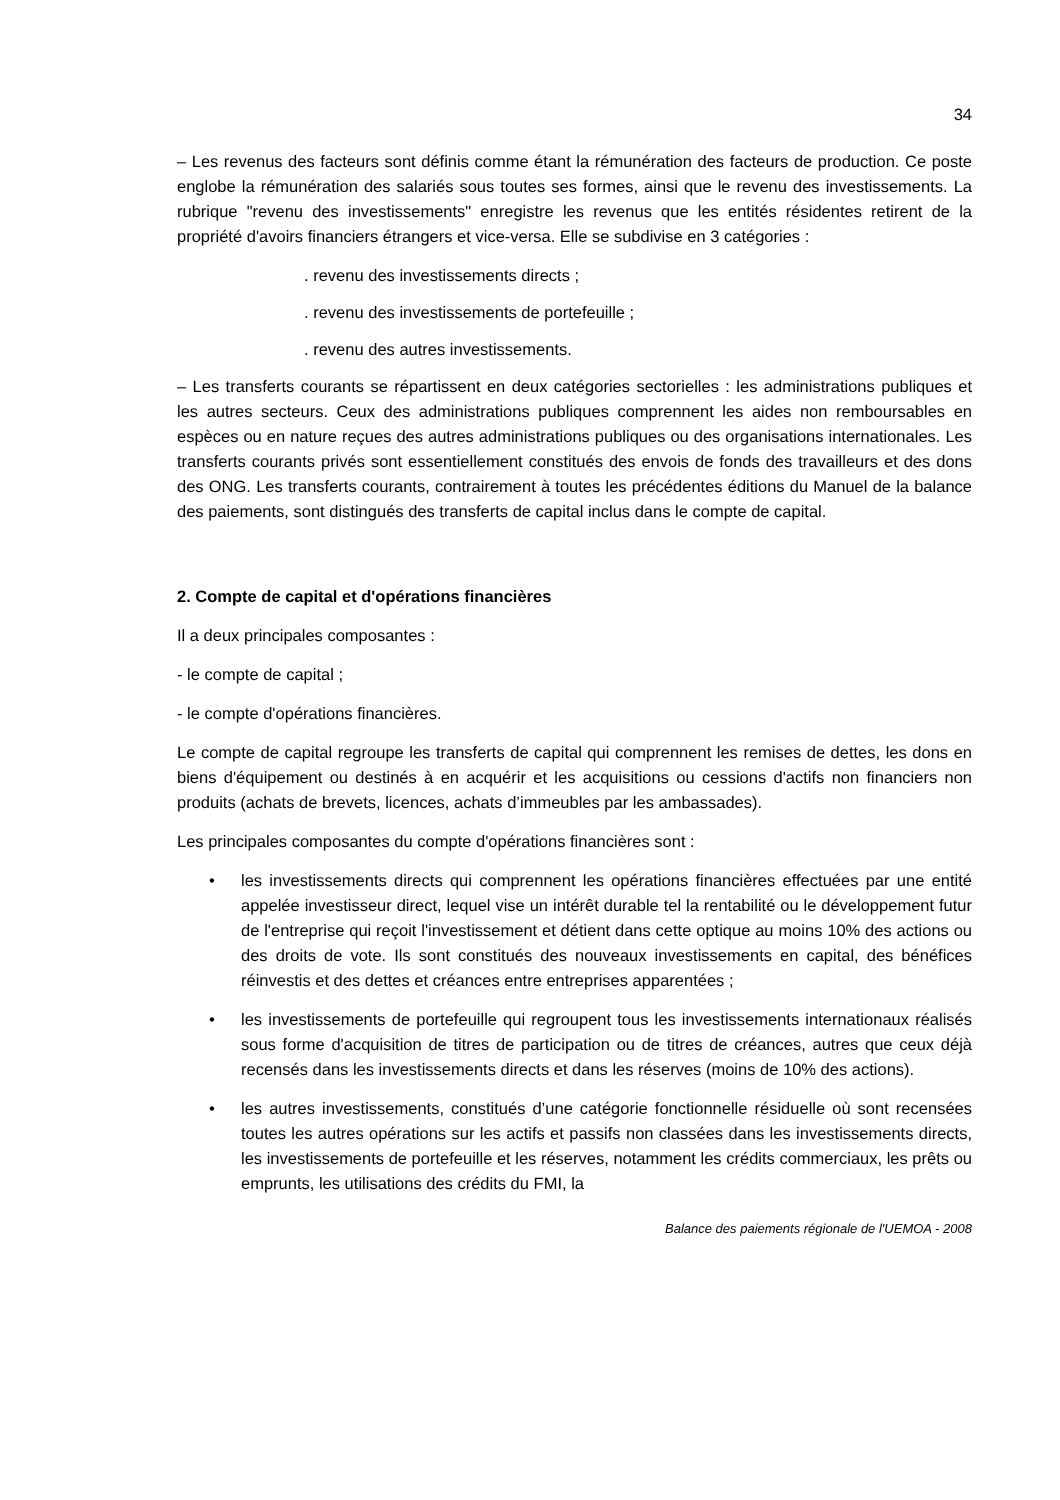34
– Les revenus des facteurs sont définis comme étant la rémunération des facteurs de production. Ce poste englobe la rémunération des salariés sous toutes ses formes, ainsi que le revenu des investissements. La rubrique "revenu des investissements" enregistre les revenus que les entités résidentes retirent de la propriété d'avoirs financiers étrangers et vice-versa. Elle se subdivise en 3 catégories :
. revenu des investissements directs ;
. revenu des investissements de portefeuille ;
. revenu des autres investissements.
– Les transferts courants se répartissent en deux catégories sectorielles : les administrations publiques et les autres secteurs. Ceux des administrations publiques comprennent les aides non remboursables en espèces ou en nature reçues des autres administrations publiques ou des organisations internationales. Les transferts courants privés sont essentiellement constitués des envois de fonds des travailleurs et des dons des ONG. Les transferts courants, contrairement à toutes les précédentes éditions du Manuel de la balance des paiements, sont distingués des transferts de capital inclus dans le compte de capital.
2. Compte de capital et d'opérations financières
Il a deux principales composantes :
- le compte de capital ;
- le compte d'opérations financières.
Le compte de capital regroupe les transferts de capital qui comprennent les remises de dettes, les dons en biens d'équipement ou destinés à en acquérir et les acquisitions ou cessions d'actifs non financiers non produits (achats de brevets, licences, achats d’immeubles par les ambassades).
Les principales composantes du compte d'opérations financières sont :
• les investissements directs qui comprennent les opérations financières effectuées par une entité appelée investisseur direct, lequel vise un intérêt durable tel la rentabilité ou le développement futur de l'entreprise qui reçoit l'investissement et détient dans cette optique au moins 10% des actions ou des droits de vote. Ils sont constitués des nouveaux investissements en capital, des bénéfices réinvestis et des dettes et créances entre entreprises apparentées ;
• les investissements de portefeuille qui regroupent tous les investissements internationaux réalisés sous forme d'acquisition de titres de participation ou de titres de créances, autres que ceux déjà recensés dans les investissements directs et dans les réserves (moins de 10% des actions).
• les autres investissements, constitués d’une catégorie fonctionnelle résiduelle où sont recensées toutes les autres opérations sur les actifs et passifs non classées dans les investissements directs, les investissements de portefeuille et les réserves, notamment les crédits commerciaux, les prêts ou emprunts, les utilisations des crédits du FMI, la
Balance des paiements régionale de l'UEMOA - 2008